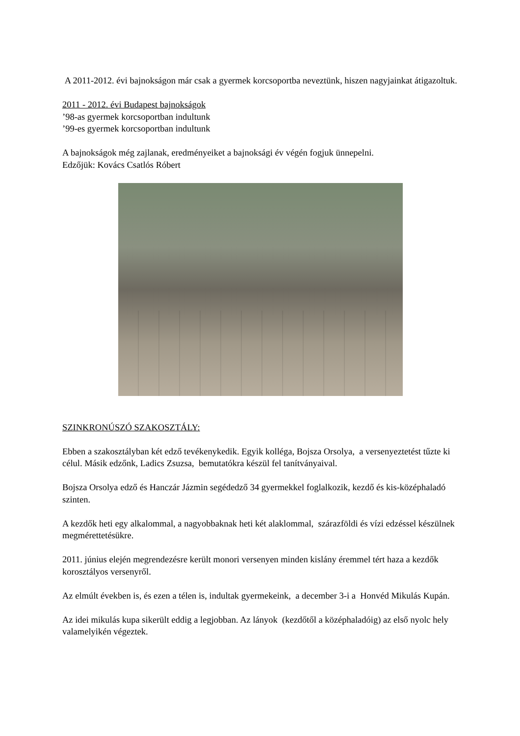A 2011-2012. évi bajnokságon már csak a gyermek korcsoportba neveztünk, hiszen nagyjainkat átigazoltuk.
2011 - 2012. évi Budapest bajnokságok
’98-as gyermek korcsoportban indultunk
’99-es gyermek korcsoportban indultunk
A bajnokságok még zajlanak, eredményeiket a bajnoksági év végén fogjuk ünnepelni.
Edzőjük: Kovács Csatlós Róbert
SZINKRONÚSZÓ SZAKOSZTÁLY:
Ebben a szakosztályban két edző tevékenykedik. Egyik kolléga, Bojsza Orsolya, a versenyeztetést tűzte ki célul. Másik edzőnk, Ladics Zsuzsa, bemutatókra készül fel tanítványaival.
Bojsza Orsolya edző és Hanczár Jázmin segédedző 34 gyermekkel foglalkozik, kezdő és kis-középhaladó szinten.
A kezdők heti egy alkalommal, a nagyobbaknak heti két alaklommal, szárazföldi és vízi edzéssel készülnek megmérettetésükre.
2011. június elején megrendezésre került monori versenyen minden kislány éremmel tért haza a kezdők korosztályos versenyről.
Az elmúlt években is, és ezen a télen is, indultak gyermekeink, a december 3-i a Honvéd Mikulás Kupán.
Az idei mikulás kupa sikerült eddig a legjobban. Az lányok (kezdőtől a középhaladóig) az első nyolc hely valamelyikén végeztek.